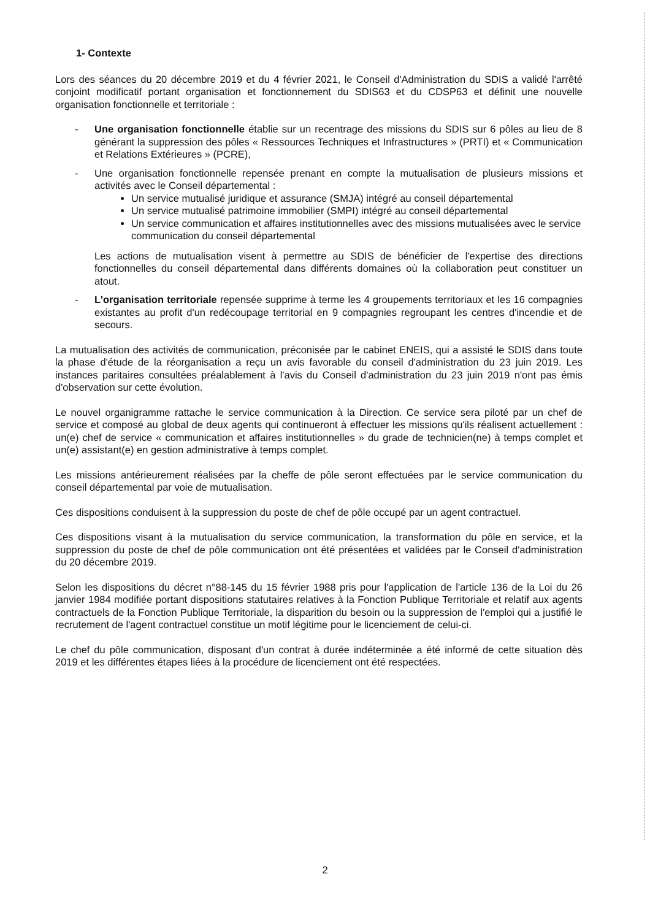1- Contexte
Lors des séances du 20 décembre 2019 et du 4 février 2021, le Conseil d'Administration du SDIS a validé l'arrêté conjoint modificatif portant organisation et fonctionnement du SDIS63 et du CDSP63 et définit une nouvelle organisation fonctionnelle et territoriale :
- Une organisation fonctionnelle établie sur un recentrage des missions du SDIS sur 6 pôles au lieu de 8 générant la suppression des pôles « Ressources Techniques et Infrastructures » (PRTI) et « Communication et Relations Extérieures » (PCRE),
- Une organisation fonctionnelle repensée prenant en compte la mutualisation de plusieurs missions et activités avec le Conseil départemental :
Un service mutualisé juridique et assurance (SMJA) intégré au conseil départemental
Un service mutualisé patrimoine immobilier (SMPI) intégré au conseil départemental
Un service communication et affaires institutionnelles avec des missions mutualisées avec le service communication du conseil départemental
Les actions de mutualisation visent à permettre au SDIS de bénéficier de l'expertise des directions fonctionnelles du conseil départemental dans différents domaines où la collaboration peut constituer un atout.
- L'organisation territoriale repensée supprime à terme les 4 groupements territoriaux et les 16 compagnies existantes au profit d'un redécoupage territorial en 9 compagnies regroupant les centres d'incendie et de secours.
La mutualisation des activités de communication, préconisée par le cabinet ENEIS, qui a assisté le SDIS dans toute la phase d'étude de la réorganisation a reçu un avis favorable du conseil d'administration du 23 juin 2019. Les instances paritaires consultées préalablement à l'avis du Conseil d'administration du 23 juin 2019 n'ont pas émis d'observation sur cette évolution.
Le nouvel organigramme rattache le service communication à la Direction. Ce service sera piloté par un chef de service et composé au global de deux agents qui continueront à effectuer les missions qu'ils réalisent actuellement : un(e) chef de service « communication et affaires institutionnelles » du grade de technicien(ne) à temps complet et un(e) assistant(e) en gestion administrative à temps complet.
Les missions antérieurement réalisées par la cheffe de pôle seront effectuées par le service communication du conseil départemental par voie de mutualisation.
Ces dispositions conduisent à la suppression du poste de chef de pôle occupé par un agent contractuel.
Ces dispositions visant à la mutualisation du service communication, la transformation du pôle en service, et la suppression du poste de chef de pôle communication ont été présentées et validées par le Conseil d'administration du 20 décembre 2019.
Selon les dispositions du décret n°88-145 du 15 février 1988 pris pour l'application de l'article 136 de la Loi du 26 janvier 1984 modifiée portant dispositions statutaires relatives à la Fonction Publique Territoriale et relatif aux agents contractuels de la Fonction Publique Territoriale, la disparition du besoin ou la suppression de l'emploi qui a justifié le recrutement de l'agent contractuel constitue un motif légitime pour le licenciement de celui-ci.
Le chef du pôle communication, disposant d'un contrat à durée indéterminée a été informé de cette situation dès 2019 et les différentes étapes liées à la procédure de licenciement ont été respectées.
2